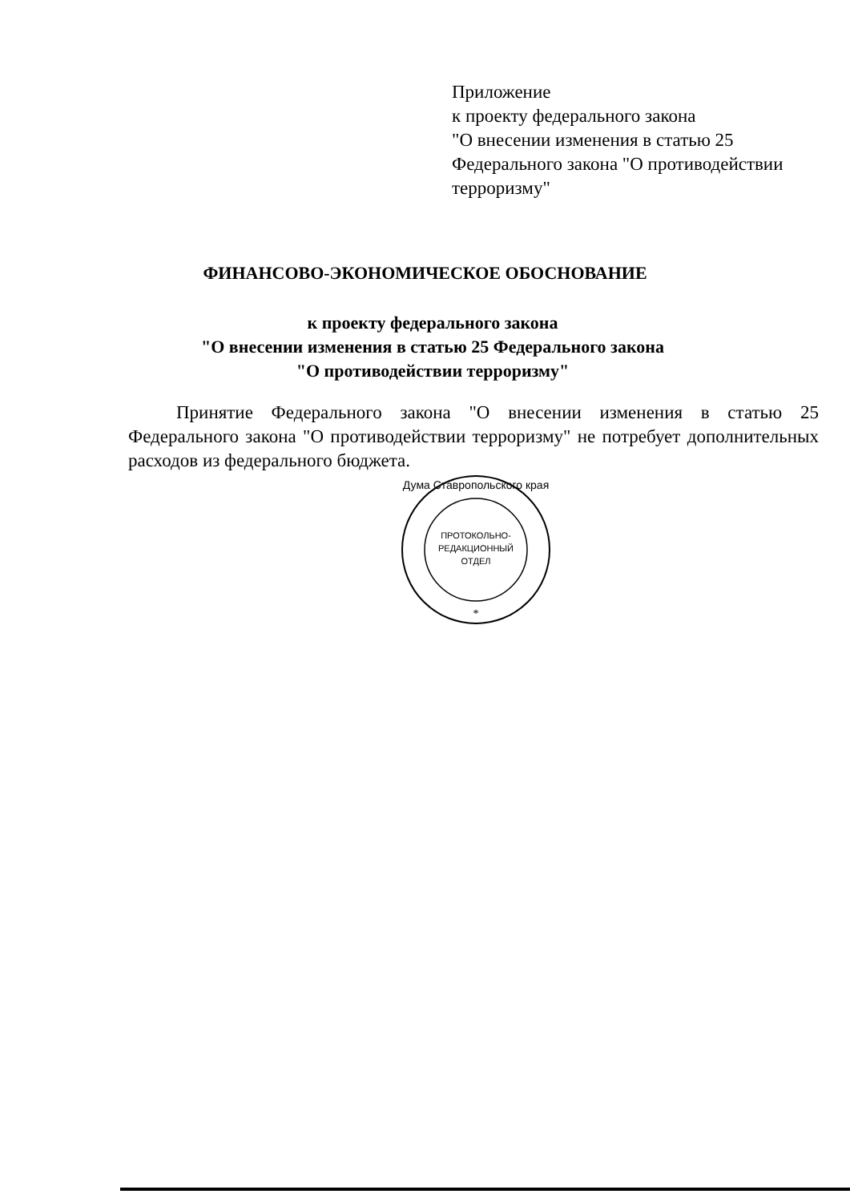Приложение
к проекту федерального закона
"О внесении изменения в статью 25
Федерального закона "О противодействии
терроризму"
ФИНАНСОВО-ЭКОНОМИЧЕСКОЕ ОБОСНОВАНИЕ
к проекту федерального закона
"О внесении изменения в статью 25 Федерального закона
"О противодействии терроризму"
Принятие Федерального закона "О внесении изменения в статью 25 Федерального закона "О противодействии терроризму" не потребует дополнительных расходов из федерального бюджета.
ПРОТОКОЛЬНО-
РЕДАКЦИОННЫЙ
ОТДЕЛ
Дума Ставропольского края
*